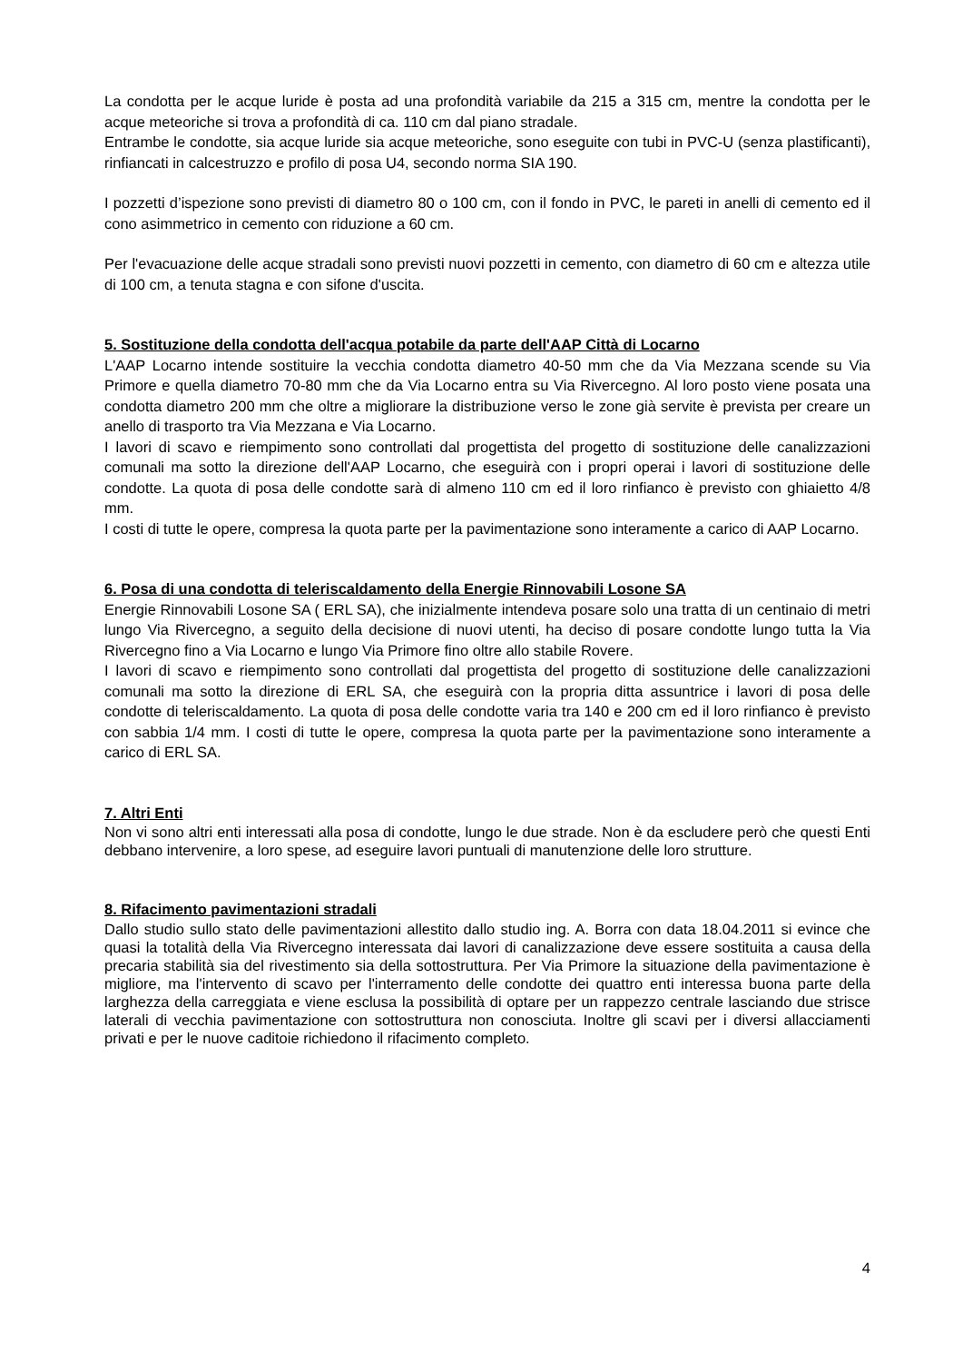La condotta per le acque luride è posta ad una profondità variabile da 215 a 315 cm, mentre la condotta per le acque meteoriche si trova a profondità di ca. 110 cm dal piano stradale.
Entrambe le condotte, sia acque luride sia acque meteoriche, sono eseguite con tubi in PVC-U (senza plastificanti), rinfiancati in calcestruzzo e profilo di posa U4, secondo norma SIA 190.
I pozzetti d’ispezione sono previsti di diametro 80 o 100 cm, con il fondo in PVC, le pareti in anelli di cemento ed il cono asimmetrico in cemento con riduzione a 60 cm.
Per l'evacuazione delle acque stradali sono previsti nuovi pozzetti in cemento, con diametro di 60 cm e altezza utile di 100 cm, a tenuta stagna e con sifone d'uscita.
5. Sostituzione della condotta dell'acqua potabile da parte dell'AAP Città di Locarno
L'AAP Locarno intende sostituire la vecchia condotta diametro 40-50 mm che da Via Mezzana scende su Via Primore e quella diametro 70-80 mm che da Via Locarno entra su Via Rivercegno. Al loro posto viene posata una condotta diametro 200 mm che oltre a migliorare la distribuzione verso le zone già servite è prevista per creare un anello di trasporto tra Via Mezzana e Via Locarno.
I lavori di scavo e riempimento sono controllati dal progettista del progetto di sostituzione delle canalizzazioni comunali ma sotto la direzione dell'AAP Locarno, che eseguirà con i propri operai i lavori di sostituzione delle condotte. La quota di posa delle condotte sarà di almeno 110 cm ed il loro rinfianco è previsto con ghiaietto 4/8 mm.
I costi di tutte le opere, compresa la quota parte per la pavimentazione sono interamente a carico di AAP Locarno.
6. Posa di una condotta di teleriscaldamento della Energie Rinnovabili Losone SA
Energie Rinnovabili Losone SA ( ERL SA), che inizialmente intendeva posare solo una tratta di un centinaio di metri lungo Via Rivercegno, a seguito della decisione di nuovi utenti, ha deciso di posare condotte lungo tutta la Via Rivercegno fino a Via Locarno e lungo Via Primore fino oltre allo stabile Rovere.
I lavori di scavo e riempimento sono controllati dal progettista del progetto di sostituzione delle canalizzazioni comunali ma sotto la direzione di ERL SA, che eseguirà con la propria ditta assuntrice i lavori di posa delle condotte di teleriscaldamento. La quota di posa delle condotte varia tra 140 e 200 cm ed il loro rinfianco è previsto con sabbia 1/4 mm. I costi di tutte le opere, compresa la quota parte per la pavimentazione sono interamente a carico di ERL SA.
7. Altri Enti
Non vi sono altri enti interessati alla posa di condotte, lungo le due strade. Non è da escludere però che questi Enti debbano intervenire, a loro spese, ad eseguire lavori puntuali di manutenzione delle loro strutture.
8. Rifacimento pavimentazioni stradali
Dallo studio sullo stato delle pavimentazioni allestito dallo studio ing. A. Borra con data 18.04.2011 si evince che quasi la totalità della Via Rivercegno interessata dai lavori di canalizzazione deve essere sostituita a causa della precaria stabilità sia del rivestimento sia della sottostruttura. Per Via Primore la situazione della pavimentazione è migliore, ma l'intervento di scavo per l'interramento delle condotte dei quattro enti interessa buona parte della larghezza della carreggiata e viene esclusa la possibilità di optare per un rappezzo centrale lasciando due strisce laterali di vecchia pavimentazione con sottostruttura non conosciuta. Inoltre gli scavi per i diversi allacciamenti privati e per le nuove caditoie richiedono il rifacimento completo.
4